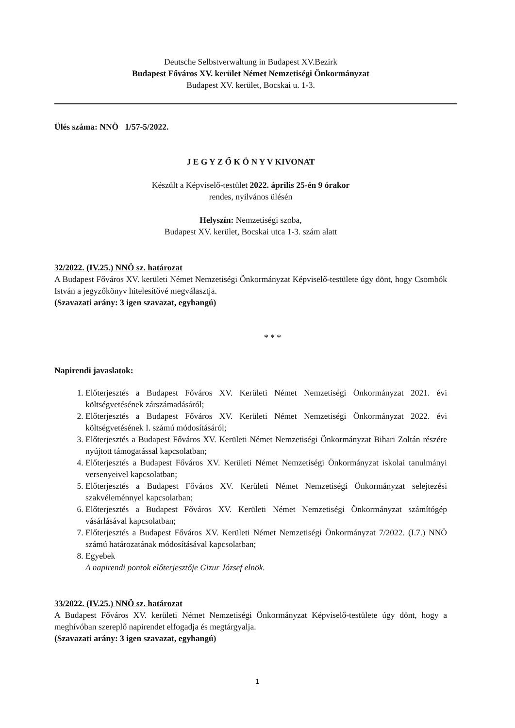Deutsche Selbstverwaltung in Budapest XV.Bezirk
Budapest Főváros XV. kerület Német Nemzetiségi Önkormányzat
Budapest XV. kerület, Bocskai u. 1-3.
Ülés száma: NNÖ 1/57-5/2022.
J E G Y Z Ő K Ö N Y V KIVONAT
Készült a Képviselő-testület 2022. április 25-én 9 órakor
rendes, nyilvános ülésén
Helyszín: Nemzetiségi szoba,
Budapest XV. kerület, Bocskai utca 1-3. szám alatt
32/2022. (IV.25.) NNÖ sz. határozat
A Budapest Főváros XV. kerületi Német Nemzetiségi Önkormányzat Képviselő-testülete úgy dönt, hogy Csombók István a jegyzőkönyv hitelesítővé megválasztja.
(Szavazati arány: 3 igen szavazat, egyhangú)
* * *
Napirendi javaslatok:
1. Előterjesztés a Budapest Főváros XV. Kerületi Német Nemzetiségi Önkormányzat 2021. évi költségvetésének zárszámadásáról;
2. Előterjesztés a Budapest Főváros XV. Kerületi Német Nemzetiségi Önkormányzat 2022. évi költségvetésének I. számú módosításáról;
3. Előterjesztés a Budapest Főváros XV. Kerületi Német Nemzetiségi Önkormányzat Bihari Zoltán részére nyújtott támogatással kapcsolatban;
4. Előterjesztés a Budapest Főváros XV. Kerületi Német Nemzetiségi Önkormányzat iskolai tanulmányi versenyeivel kapcsolatban;
5. Előterjesztés a Budapest Főváros XV. Kerületi Német Nemzetiségi Önkormányzat selejtezési szakvéleménnyel kapcsolatban;
6. Előterjesztés a Budapest Főváros XV. Kerületi Német Nemzetiségi Önkormányzat számítógép vásárlásával kapcsolatban;
7. Előterjesztés a Budapest Főváros XV. Kerületi Német Nemzetiségi Önkormányzat 7/2022. (I.7.) NNÖ számú határozatának módosításával kapcsolatban;
8. Egyebek
A napirendi pontok előterjesztője Gizur József elnök.
33/2022. (IV.25.) NNÖ sz. határozat
A Budapest Főváros XV. kerületi Német Nemzetiségi Önkormányzat Képviselő-testülete úgy dönt, hogy a meghívóban szereplő napirendet elfogadja és megtárgyalja.
(Szavazati arány: 3 igen szavazat, egyhangú)
1